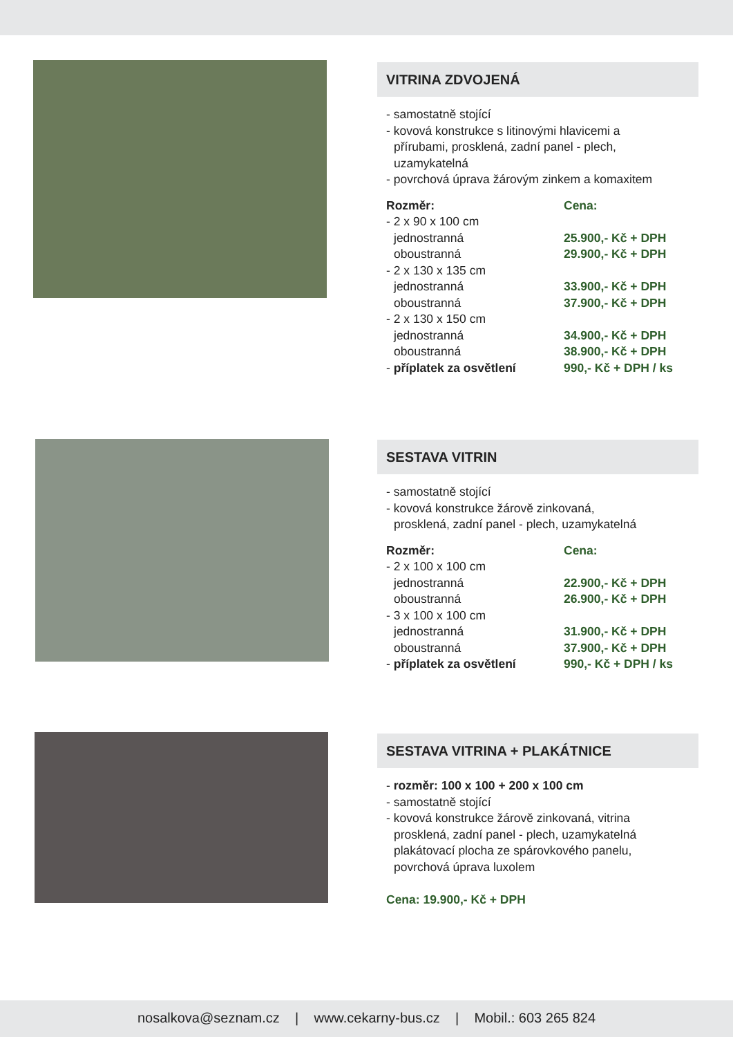VITRINA ZDVOJENÁ
- samostatně stojící
- kovová konstrukce s litinovými hlavicemi a
přírubami, prosklená, zadní panel - plech,
uzamykatelná
- povrchová úprava žárovým zinkem a komaxitem
| Rozměr: | Cena: |
| --- | --- |
| - 2 x 90 x 100 cm | |
| jednostranná | 25.900,- Kč + DPH |
| oboustranná | 29.900,- Kč + DPH |
| - 2 x 130 x 135 cm | |
| jednostranná | 33.900,- Kč + DPH |
| oboustranná | 37.900,- Kč + DPH |
| - 2 x 130 x 150 cm | |
| jednostranná | 34.900,- Kč + DPH |
| oboustranná | 38.900,- Kč + DPH |
| - příplatek za osvětlení | 990,- Kč + DPH / ks |
SESTAVA VITRIN
- samostatně stojící
- kovová konstrukce žárově zinkovaná,
prosklená, zadní panel - plech, uzamykatelná
| Rozměr: | Cena: |
| --- | --- |
| - 2 x 100 x 100 cm | |
| jednostranná | 22.900,- Kč + DPH |
| oboustranná | 26.900,- Kč + DPH |
| - 3 x 100 x 100 cm | |
| jednostranná | 31.900,- Kč + DPH |
| oboustranná | 37.900,- Kč + DPH |
| - příplatek za osvětlení | 990,- Kč + DPH / ks |
SESTAVA VITRINA + PLAKÁTNICE
- rozměr: 100 x 100 + 200 x 100 cm
- samostatně stojící
- kovová konstrukce žárově zinkovaná, vitrina
prosklená, zadní panel - plech, uzamykatelná
plakátovací plocha ze spárovkového panelu,
povrchová úprava luxolem
Cena: 19.900,- Kč + DPH
nosalkova@seznam.cz | www.cekarny-bus.cz | Mobil.: 603 265 824